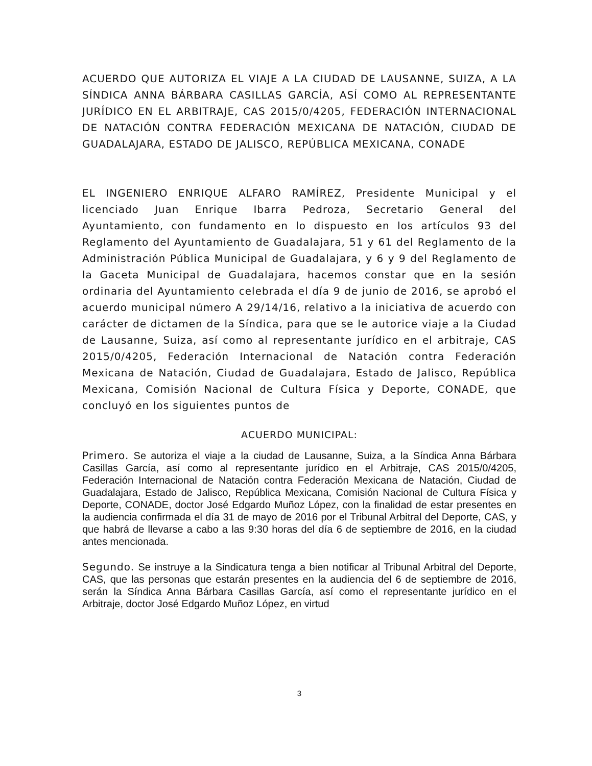ACUERDO QUE AUTORIZA EL VIAJE A LA CIUDAD DE LAUSANNE, SUIZA, A LA SÍNDICA ANNA BÁRBARA CASILLAS GARCÍA, ASÍ COMO AL REPRESENTANTE JURÍDICO EN EL ARBITRAJE, CAS 2015/0/4205, FEDERACIÓN INTERNACIONAL DE NATACIÓN CONTRA FEDERACIÓN MEXICANA DE NATACIÓN, CIUDAD DE GUADALAJARA, ESTADO DE JALISCO, REPÚBLICA MEXICANA, CONADE
EL INGENIERO ENRIQUE ALFARO RAMÍREZ, Presidente Municipal y el licenciado Juan Enrique Ibarra Pedroza, Secretario General del Ayuntamiento, con fundamento en lo dispuesto en los artículos 93 del Reglamento del Ayuntamiento de Guadalajara, 51 y 61 del Reglamento de la Administración Pública Municipal de Guadalajara, y 6 y 9 del Reglamento de la Gaceta Municipal de Guadalajara, hacemos constar que en la sesión ordinaria del Ayuntamiento celebrada el día 9 de junio de 2016, se aprobó el acuerdo municipal número A 29/14/16, relativo a la iniciativa de acuerdo con carácter de dictamen de la Síndica, para que se le autorice viaje a la Ciudad de Lausanne, Suiza, así como al representante jurídico en el arbitraje, CAS 2015/0/4205, Federación Internacional de Natación contra Federación Mexicana de Natación, Ciudad de Guadalajara, Estado de Jalisco, República Mexicana, Comisión Nacional de Cultura Física y Deporte, CONADE, que concluyó en los siguientes puntos de
ACUERDO MUNICIPAL:
Primero. Se autoriza el viaje a la ciudad de Lausanne, Suiza, a la Síndica Anna Bárbara Casillas García, así como al representante jurídico en el Arbitraje, CAS 2015/0/4205, Federación Internacional de Natación contra Federación Mexicana de Natación, Ciudad de Guadalajara, Estado de Jalisco, República Mexicana, Comisión Nacional de Cultura Física y Deporte, CONADE, doctor José Edgardo Muñoz López, con la finalidad de estar presentes en la audiencia confirmada el día 31 de mayo de 2016 por el Tribunal Arbitral del Deporte, CAS, y que habrá de llevarse a cabo a las 9:30 horas del día 6 de septiembre de 2016, en la ciudad antes mencionada.
Segundo. Se instruye a la Sindicatura tenga a bien notificar al Tribunal Arbitral del Deporte, CAS, que las personas que estarán presentes en la audiencia del 6 de septiembre de 2016, serán la Síndica Anna Bárbara Casillas García, así como el representante jurídico en el Arbitraje, doctor José Edgardo Muñoz López, en virtud
3